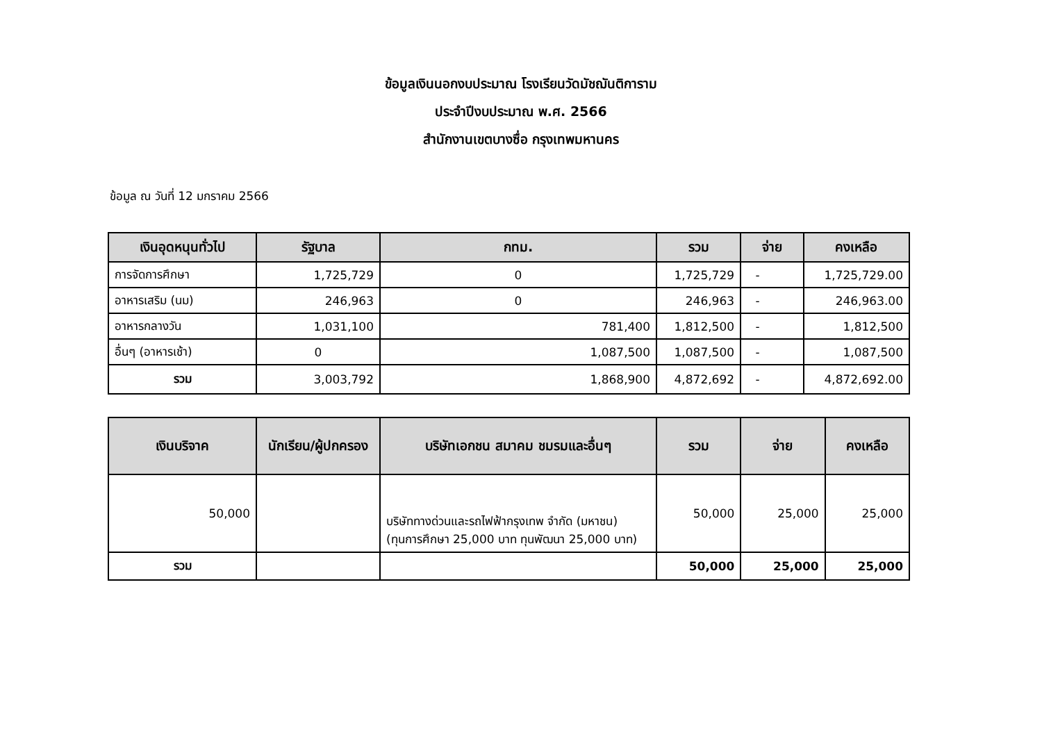ข้อมูลเงินนอกงบประมาณ โรงเรียนวัดมัชฌันติการาม
ประจำปีงบประมาณ พ.ศ. 2566
สำนักงานเขตบางซื่อ กรุงเทพมหานคร
ข้อมูล ณ วันที่ 12 มกราคม 2566
| เงินอุดหนุนทั่วไป | รัฐบาล | กทม. | รวม | จ่าย | คงเหลือ |
| --- | --- | --- | --- | --- | --- |
| การจัดการศึกษา | 1,725,729 | 0 | 1,725,729 | - | 1,725,729.00 |
| อาหารเสริม (นม) | 246,963 | 0 | 246,963 | - | 246,963.00 |
| อาหารกลางวัน | 1,031,100 | 781,400 | 1,812,500 | - | 1,812,500 |
| อื่นๆ (อาหารเช้า) | 0 | 1,087,500 | 1,087,500 | - | 1,087,500 |
| รวม | 3,003,792 | 1,868,900 | 4,872,692 | - | 4,872,692.00 |
| เงินบริจาค | นักเรียน/ผู้ปกครอง | บริษัทเอกชน สมาคม ชมรมและอื่นๆ | รวม | จ่าย | คงเหลือ |
| --- | --- | --- | --- | --- | --- |
| 50,000 | | บริษัททางด่วนและรถไฟฟ้ากรุงเทพ จำกัด (มหาชน) (ทุนการศึกษา 25,000 บาท ทุนพัฒนา 25,000 บาท) | 50,000 | 25,000 | 25,000 |
| รวม | | | 50,000 | 25,000 | 25,000 |